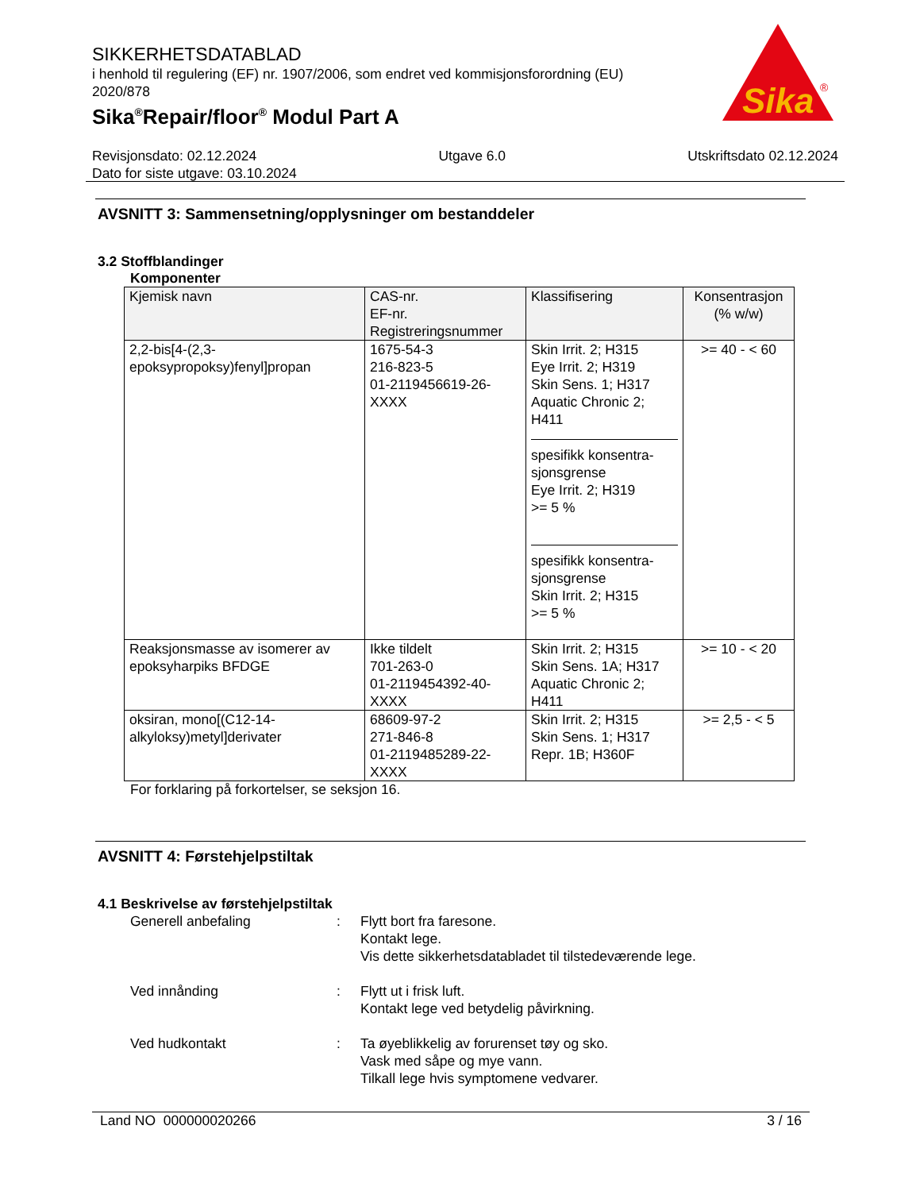SIKKERHETSDATABLAD
i henhold til regulering (EF) nr. 1907/2006, som endret ved kommisjonsforordning (EU) 2020/878
Sika<sup>®</sup>Repair/floor<sup>®</sup> Modul Part A
Sika
®
Revisjonsdato: 02.12.2024 Utgave 6.0 Utskriftsdato 02.12.2024
Dato for siste utgave: 03.10.2024
AVSNITT 3: Sammensetning/opplysninger om bestanddeler
3.2 Stoffblandinger
Komponenter
| Kjemisk navn | CAS-nr. EF-nr. Registreringsnummer | Klassifisering | Konsentrasjon (% w/w) |
| --- | --- | --- | --- |
| 2,2-bis[4-(2,3-epoksypropoksy)fenyl]propan | 1675-54-3 216-823-5 01-2119456619-26-XXXX | Skin Irrit. 2; H315 Eye Irrit. 2; H319 Skin Sens. 1; H317 Aquatic Chronic 2; H411 spesifikk konsentra-sjonsgrense Eye Irrit. 2; H319 >= 5 % spesifikk konsentra-sjonsgrense Skin Irrit. 2; H315 >= 5 % | >= 40 - < 60 |
| Reaksjonsmasse av isomerer av epoksyharpiks BFDGE | Ikke tildelt 701-263-0 01-2119454392-40-XXXX | Skin Irrit. 2; H315 Skin Sens. 1A; H317 Aquatic Chronic 2; H411 | >= 10 - < 20 |
| oksiran, mono[(C12-14-alkyloksy)metyl]derivater | 68609-97-2 271-846-8 01-2119485289-22-XXXX | Skin Irrit. 2; H315 Skin Sens. 1; H317 Repr. 1B; H360F | >= 2,5 - < 5 |
For forklaring på forkortelser, se seksjon 16.
AVSNITT 4: Førstehjelpstiltak
4.1 Beskrivelse av førstehjelpstiltak
Generell anbefaling : Flytt bort fra faresone.
Kontakt lege.
Vis dette sikkerhetsdatabladet til tilstedeværende lege.
Ved innånding : Flytt ut i frisk luft.
Kontakt lege ved betydelig påvirkning.
Ved hudkontakt : Ta øyeblikkelig av forurenset tøy og sko.
Vask med såpe og mye vann.
Tilkall lege hvis symptomene vedvarer.
Land NO 000000020266 3 / 16